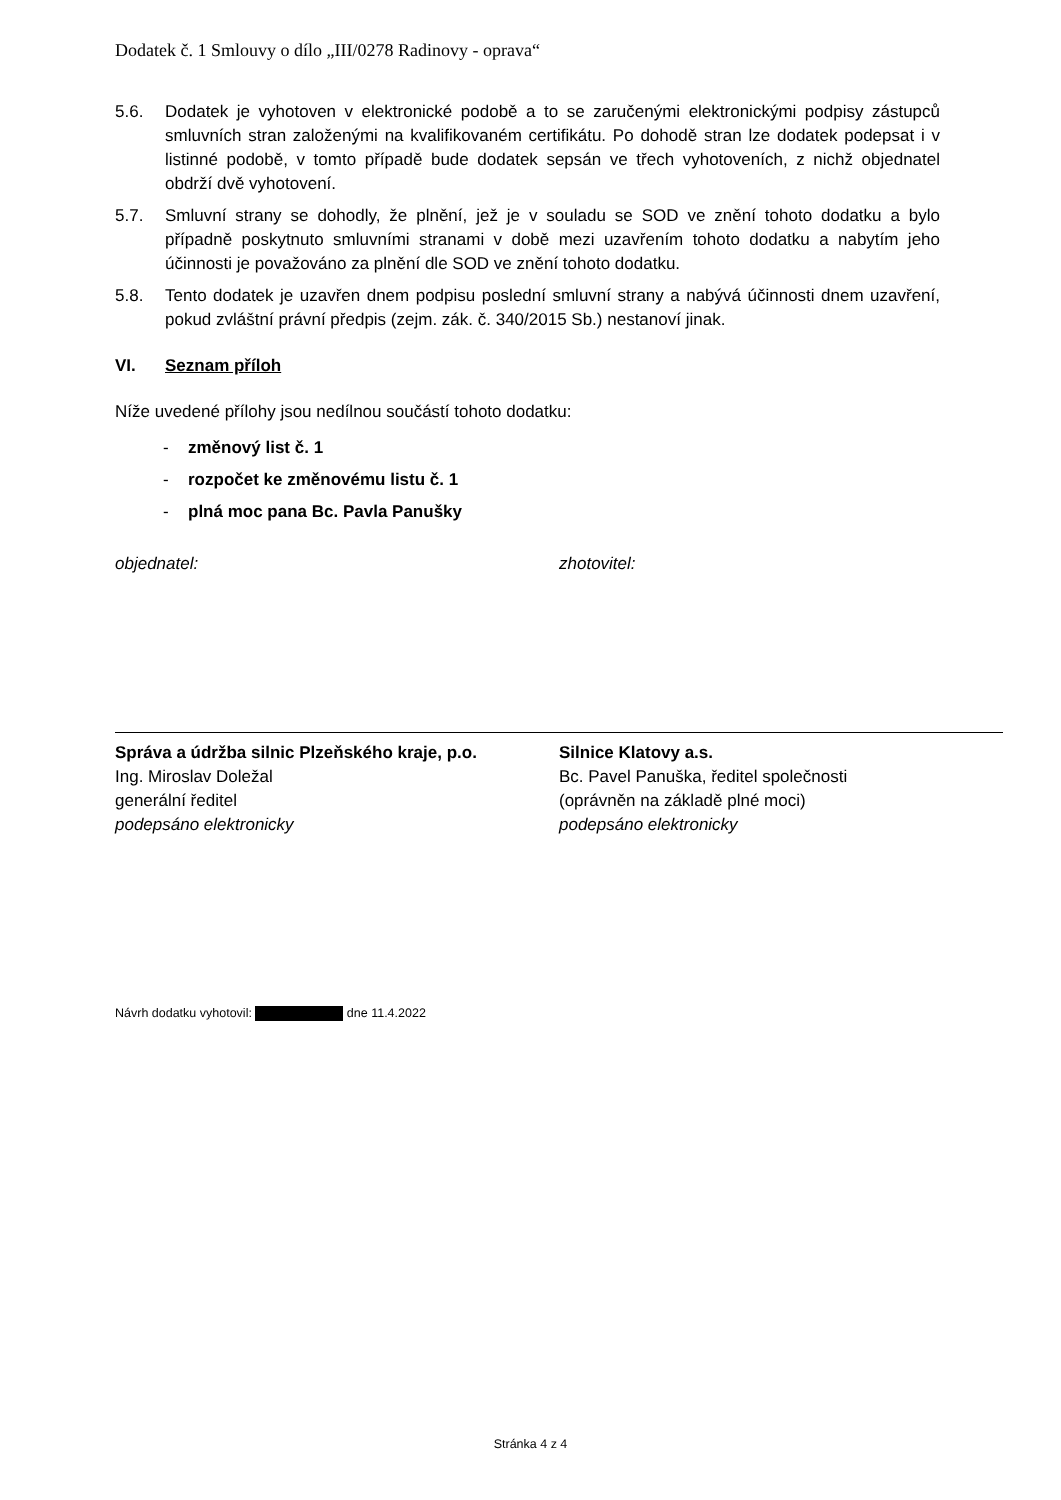Dodatek č. 1 Smlouvy o dílo „III/0278 Radinovy - oprava“
5.6. Dodatek je vyhotoven v elektronické podobě a to se zaručenými elektronickými podpisy zástupců smluvních stran založenými na kvalifikovaném certifikátu. Po dohodě stran lze dodatek podepsat i v listinné podobě, v tomto případě bude dodatek sepsán ve třech vyhotoveních, z nichž objednatel obdrží dvě vyhotovení.
5.7. Smluvní strany se dohodly, že plnění, jež je v souladu se SOD ve znění tohoto dodatku a bylo případně poskytnuto smluvními stranami v době mezi uzavřením tohoto dodatku a nabytím jeho účinnosti je považováno za plnění dle SOD ve znění tohoto dodatku.
5.8. Tento dodatek je uzavřen dnem podpisu poslední smluvní strany a nabývá účinnosti dnem uzavření, pokud zvláštní právní předpis (zejm. zák. č. 340/2015 Sb.) nestanoví jinak.
VI. Seznam příloh
Níže uvedené přílohy jsou nedílnou součástí tohoto dodatku:
- změnový list č. 1
- rozpočet ke změnovému listu č. 1
- plná moc pana Bc. Pavla Panušky
objednatel:
Správa a údržba silnic Plzeňského kraje, p.o.
Ing. Miroslav Doležal
generální ředitel
podepsáno elektronicky
zhotovitel:
Silnice Klatovy a.s.
Bc. Pavel Panuška, ředitel společnosti
(oprávněn na základě plné moci)
podepsáno elektronicky
Návrh dodatku vyhotovil: dne 11.4.2022
Stránka 4 z 4